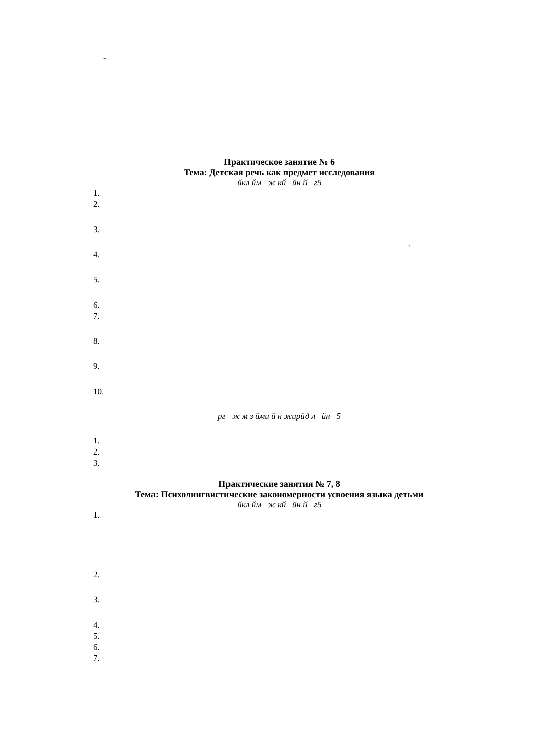-
Практическое занятие № 6
Тема: Детская речь как предмет исследования
йкл йм ж кй йн й г5
1.
2.
3.
.
4.
5.
6.
7.
8.
9.
10.
рг ж м з йми й н жирйд л йн 5
1.
2.
3.
Практические занятия № 7, 8
Тема: Психолингвистические закономерности усвоения языка детьми
йкл йм ж кй йн й г5
1.
2.
3.
4.
5.
6.
7.